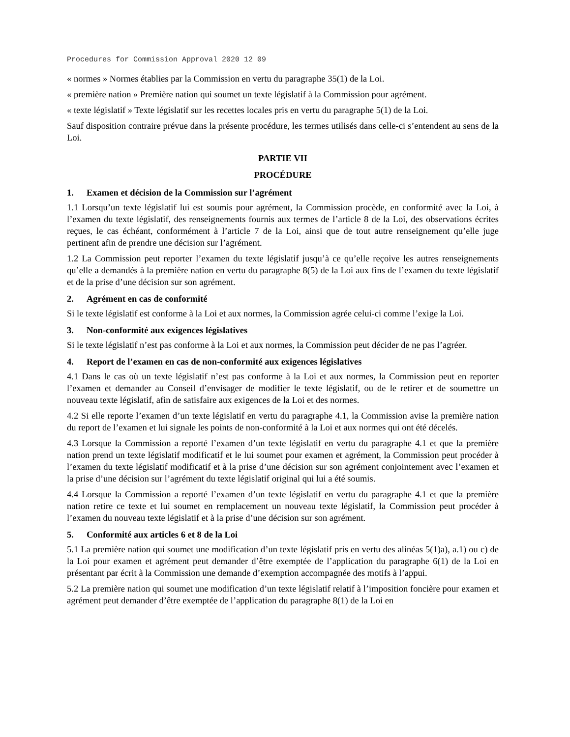Procedures for Commission Approval 2020 12 09
« normes » Normes établies par la Commission en vertu du paragraphe 35(1) de la Loi.
« première nation » Première nation qui soumet un texte législatif à la Commission pour agrément.
« texte législatif » Texte législatif sur les recettes locales pris en vertu du paragraphe 5(1) de la Loi.
Sauf disposition contraire prévue dans la présente procédure, les termes utilisés dans celle-ci s’entendent au sens de la Loi.
PARTIE VII
PROCÉDURE
1. Examen et décision de la Commission sur l’agrément
1.1 Lorsqu’un texte législatif lui est soumis pour agrément, la Commission procède, en conformité avec la Loi, à l’examen du texte législatif, des renseignements fournis aux termes de l’article 8 de la Loi, des observations écrites reçues, le cas échéant, conformément à l’article 7 de la Loi, ainsi que de tout autre renseignement qu’elle juge pertinent afin de prendre une décision sur l’agrément.
1.2 La Commission peut reporter l’examen du texte législatif jusqu’à ce qu’elle reçoive les autres renseignements qu’elle a demandés à la première nation en vertu du paragraphe 8(5) de la Loi aux fins de l’examen du texte législatif et de la prise d’une décision sur son agrément.
2. Agrément en cas de conformité
Si le texte législatif est conforme à la Loi et aux normes, la Commission agrée celui-ci comme l’exige la Loi.
3. Non-conformité aux exigences législatives
Si le texte législatif n’est pas conforme à la Loi et aux normes, la Commission peut décider de ne pas l’agréer.
4. Report de l’examen en cas de non-conformité aux exigences législatives
4.1 Dans le cas où un texte législatif n’est pas conforme à la Loi et aux normes, la Commission peut en reporter l’examen et demander au Conseil d’envisager de modifier le texte législatif, ou de le retirer et de soumettre un nouveau texte législatif, afin de satisfaire aux exigences de la Loi et des normes.
4.2 Si elle reporte l’examen d’un texte législatif en vertu du paragraphe 4.1, la Commission avise la première nation du report de l’examen et lui signale les points de non-conformité à la Loi et aux normes qui ont été décelés.
4.3 Lorsque la Commission a reporté l’examen d’un texte législatif en vertu du paragraphe 4.1 et que la première nation prend un texte législatif modificatif et le lui soumet pour examen et agrément, la Commission peut procéder à l’examen du texte législatif modificatif et à la prise d’une décision sur son agrément conjointement avec l’examen et la prise d’une décision sur l’agrément du texte législatif original qui lui a été soumis.
4.4 Lorsque la Commission a reporté l’examen d’un texte législatif en vertu du paragraphe 4.1 et que la première nation retire ce texte et lui soumet en remplacement un nouveau texte législatif, la Commission peut procéder à l’examen du nouveau texte législatif et à la prise d’une décision sur son agrément.
5. Conformité aux articles 6 et 8 de la Loi
5.1 La première nation qui soumet une modification d’un texte législatif pris en vertu des alinéas 5(1)a), a.1) ou c) de la Loi pour examen et agrément peut demander d’être exemptée de l’application du paragraphe 6(1) de la Loi en présentant par écrit à la Commission une demande d’exemption accompagnée des motifs à l’appui.
5.2 La première nation qui soumet une modification d’un texte législatif relatif à l’imposition foncière pour examen et agrément peut demander d’être exemptée de l’application du paragraphe 8(1) de la Loi en